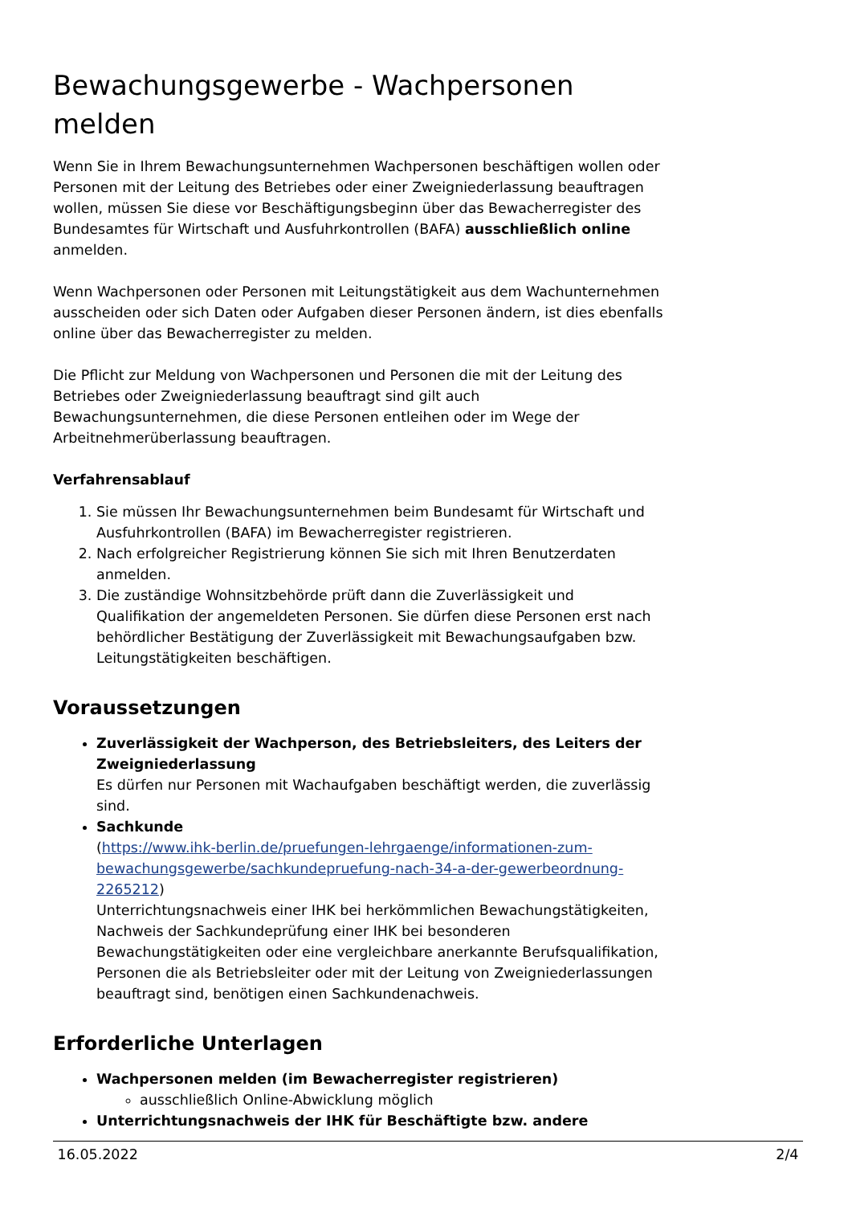Bewachungsgewerbe - Wachpersonen melden
Wenn Sie in Ihrem Bewachungsunternehmen Wachpersonen beschäftigen wollen oder Personen mit der Leitung des Betriebes oder einer Zweigniederlassung beauftragen wollen, müssen Sie diese vor Beschäftigungsbeginn über das Bewacherregister des Bundesamtes für Wirtschaft und Ausfuhrkontrollen (BAFA) ausschließlich online anmelden.
Wenn Wachpersonen oder Personen mit Leitungstätigkeit aus dem Wachunternehmen ausscheiden oder sich Daten oder Aufgaben dieser Personen ändern, ist dies ebenfalls online über das Bewacherregister zu melden.
Die Pflicht zur Meldung von Wachpersonen und Personen die mit der Leitung des Betriebes oder Zweigniederlassung beauftragt sind gilt auch Bewachungsunternehmen, die diese Personen entleihen oder im Wege der Arbeitnehmerüberlassung beauftragen.
Verfahrensablauf
1. Sie müssen Ihr Bewachungsunternehmen beim Bundesamt für Wirtschaft und Ausfuhrkontrollen (BAFA) im Bewacherregister registrieren.
2. Nach erfolgreicher Registrierung können Sie sich mit Ihren Benutzerdaten anmelden.
3. Die zuständige Wohnsitzbehörde prüft dann die Zuverlässigkeit und Qualifikation der angemeldeten Personen. Sie dürfen diese Personen erst nach behördlicher Bestätigung der Zuverlässigkeit mit Bewachungsaufgaben bzw. Leitungstätigkeiten beschäftigen.
Voraussetzungen
Zuverlässigkeit der Wachperson, des Betriebsleiters, des Leiters der Zweigniederlassung
Es dürfen nur Personen mit Wachaufgaben beschäftigt werden, die zuverlässig sind.
Sachkunde
(https://www.ihk-berlin.de/pruefungen-lehrgaenge/informationen-zum-bewachungsgewerbe/sachkundepruefung-nach-34-a-der-gewerbeordnung-2265212)
Unterrichtungsnachweis einer IHK bei herkömmlichen Bewachungstätigkeiten, Nachweis der Sachkundeprüfung einer IHK bei besonderen Bewachungstätigkeiten oder eine vergleichbare anerkannte Berufsqualifikation, Personen die als Betriebsleiter oder mit der Leitung von Zweigniederlassungen beauftragt sind, benötigen einen Sachkundenachweis.
Erforderliche Unterlagen
Wachpersonen melden (im Bewacherregister registrieren)
ausschließlich Online-Abwicklung möglich
Unterrichtungsnachweis der IHK für Beschäftigte bzw. andere
16.05.2022 2/4